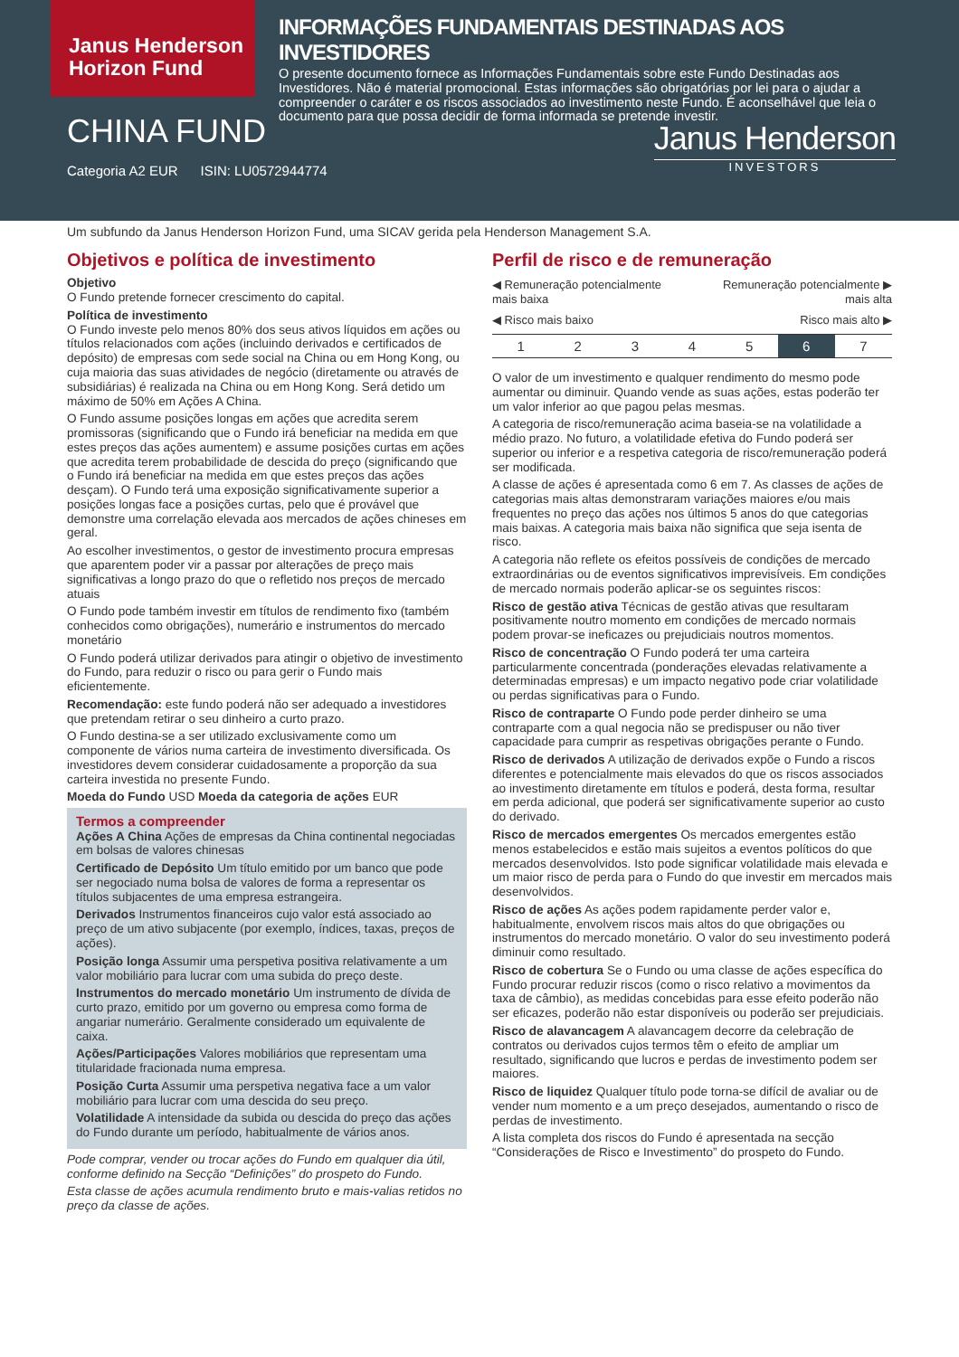Janus Henderson Horizon Fund
INFORMAÇÕES FUNDAMENTAIS DESTINADAS AOS INVESTIDORES
O presente documento fornece as Informações Fundamentais sobre este Fundo Destinadas aos Investidores. Não é material promocional. Estas informações são obrigatórias por lei para o ajudar a compreender o caráter e os riscos associados ao investimento neste Fundo. É aconselhável que leia o documento para que possa decidir de forma informada se pretende investir.
CHINA FUND
Categoria A2 EUR ISIN: LU0572944774
Janus Henderson
INVESTORS
Um subfundo da Janus Henderson Horizon Fund, uma SICAV gerida pela Henderson Management S.A.
Objetivos e política de investimento
Objetivo
O Fundo pretende fornecer crescimento do capital.
Política de investimento
O Fundo investe pelo menos 80% dos seus ativos líquidos em ações ou títulos relacionados com ações (incluindo derivados e certificados de depósito) de empresas com sede social na China ou em Hong Kong, ou cuja maioria das suas atividades de negócio (diretamente ou através de subsidiárias) é realizada na China ou em Hong Kong. Será detido um máximo de 50% em Ações A China.
O Fundo assume posições longas em ações que acredita serem promissoras (significando que o Fundo irá beneficiar na medida em que estes preços das ações aumentem) e assume posições curtas em ações que acredita terem probabilidade de descida do preço (significando que o Fundo irá beneficiar na medida em que estes preços das ações desçam). O Fundo terá uma exposição significativamente superior a posições longas face a posições curtas, pelo que é provável que demonstre uma correlação elevada aos mercados de ações chineses em geral.
Ao escolher investimentos, o gestor de investimento procura empresas que aparentem poder vir a passar por alterações de preço mais significativas a longo prazo do que o refletido nos preços de mercado atuais
O Fundo pode também investir em títulos de rendimento fixo (também conhecidos como obrigações), numerário e instrumentos do mercado monetário
O Fundo poderá utilizar derivados para atingir o objetivo de investimento do Fundo, para reduzir o risco ou para gerir o Fundo mais eficientemente.
Recomendação: este fundo poderá não ser adequado a investidores que pretendam retirar o seu dinheiro a curto prazo.
O Fundo destina-se a ser utilizado exclusivamente como um componente de vários numa carteira de investimento diversificada. Os investidores devem considerar cuidadosamente a proporção da sua carteira investida no presente Fundo.
Moeda do Fundo USD Moeda da categoria de ações EUR
Termos a compreender
Ações A China Ações de empresas da China continental negociadas em bolsas de valores chinesas
Certificado de Depósito Um título emitido por um banco que pode ser negociado numa bolsa de valores de forma a representar os títulos subjacentes de uma empresa estrangeira.
Derivados Instrumentos financeiros cujo valor está associado ao preço de um ativo subjacente (por exemplo, índices, taxas, preços de ações).
Posição longa Assumir uma perspetiva positiva relativamente a um valor mobiliário para lucrar com uma subida do preço deste.
Instrumentos do mercado monetário Um instrumento de dívida de curto prazo, emitido por um governo ou empresa como forma de angariar numerário. Geralmente considerado um equivalente de caixa.
Ações/Participações Valores mobiliários que representam uma titularidade fracionada numa empresa.
Posição Curta Assumir uma perspetiva negativa face a um valor mobiliário para lucrar com uma descida do seu preço.
Volatilidade A intensidade da subida ou descida do preço das ações do Fundo durante um período, habitualmente de vários anos.
Pode comprar, vender ou trocar ações do Fundo em qualquer dia útil, conforme definido na Secção “Definições” do prospeto do Fundo.
Esta classe de ações acumula rendimento bruto e mais-valias retidos no preço da classe de ações.
Perfil de risco e de remuneração
◀ Remuneração potencialmente
mais baixa Remuneração potencialmente ▶
mais alta
◀ Risco mais baixo Risco mais alto ▶
| 1 | 2 | 3 | 4 | 5 | 6 | 7 |
O valor de um investimento e qualquer rendimento do mesmo pode aumentar ou diminuir. Quando vende as suas ações, estas poderão ter um valor inferior ao que pagou pelas mesmas.
A categoria de risco/remuneração acima baseia-se na volatilidade a médio prazo. No futuro, a volatilidade efetiva do Fundo poderá ser superior ou inferior e a respetiva categoria de risco/remuneração poderá ser modificada.
A classe de ações é apresentada como 6 em 7. As classes de ações de categorias mais altas demonstraram variações maiores e/ou mais frequentes no preço das ações nos últimos 5 anos do que categorias mais baixas. A categoria mais baixa não significa que seja isenta de risco.
A categoria não reflete os efeitos possíveis de condições de mercado extraordinárias ou de eventos significativos imprevisíveis. Em condições de mercado normais poderão aplicar-se os seguintes riscos:
Risco de gestão ativa Técnicas de gestão ativas que resultaram positivamente noutro momento em condições de mercado normais podem provar-se ineficazes ou prejudiciais noutros momentos.
Risco de concentração O Fundo poderá ter uma carteira particularmente concentrada (ponderações elevadas relativamente a determinadas empresas) e um impacto negativo pode criar volatilidade ou perdas significativas para o Fundo.
Risco de contraparte O Fundo pode perder dinheiro se uma contraparte com a qual negocia não se predispuser ou não tiver capacidade para cumprir as respetivas obrigações perante o Fundo.
Risco de derivados A utilização de derivados expõe o Fundo a riscos diferentes e potencialmente mais elevados do que os riscos associados ao investimento diretamente em títulos e poderá, desta forma, resultar em perda adicional, que poderá ser significativamente superior ao custo do derivado.
Risco de mercados emergentes Os mercados emergentes estão menos estabelecidos e estão mais sujeitos a eventos políticos do que mercados desenvolvidos. Isto pode significar volatilidade mais elevada e um maior risco de perda para o Fundo do que investir em mercados mais desenvolvidos.
Risco de ações As ações podem rapidamente perder valor e, habitualmente, envolvem riscos mais altos do que obrigações ou instrumentos do mercado monetário. O valor do seu investimento poderá diminuir como resultado.
Risco de cobertura Se o Fundo ou uma classe de ações específica do Fundo procurar reduzir riscos (como o risco relativo a movimentos da taxa de câmbio), as medidas concebidas para esse efeito poderão não ser eficazes, poderão não estar disponíveis ou poderão ser prejudiciais.
Risco de alavancagem A alavancagem decorre da celebração de contratos ou derivados cujos termos têm o efeito de ampliar um resultado, significando que lucros e perdas de investimento podem ser maiores.
Risco de liquidez Qualquer título pode torna-se difícil de avaliar ou de vender num momento e a um preço desejados, aumentando o risco de perdas de investimento.
A lista completa dos riscos do Fundo é apresentada na secção “Considerações de Risco e Investimento” do prospeto do Fundo.